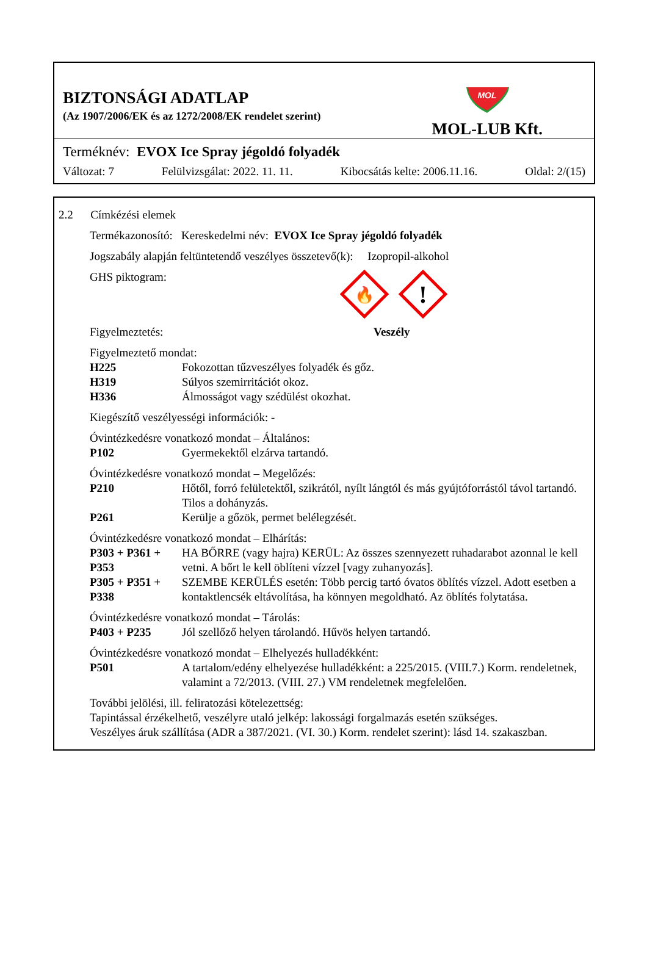BIZTONSÁGI ADATLAP
(Az 1907/2006/EK és az 1272/2008/EK rendelet szerint)
MOL
MOL-LUB Kft.
Terméknév: EVOX Ice Spray jégoldó folyadék
Változat: 7 Felülvizsgálat: 2022. 11. 11. Kibocsátás kelte: 2006.11.16. Oldal: 2/(15)
2.2 Címkézési elemek
Termékazonosító: Kereskedelmi név: EVOX Ice Spray jégoldó folyadék
Jogszabály alapján feltüntetendő veszélyes összetevő(k): Izopropil-alkohol
GHS piktogram:
🔥
!
Figyelmeztetés: Veszély
Figyelmeztető mondat:
H225 Fokozottan tűzveszélyes folyadék és gőz.
H319 Súlyos szemirritációt okoz.
H336 Álmosságot vagy szédülést okozhat.
Kiegészítő veszélyességi információk: -
Óvintézkedésre vonatkozó mondat – Általános:
P102 Gyermekektől elzárva tartandó.
Óvintézkedésre vonatkozó mondat – Megelőzés:
P210 Hőtől, forró felületektől, szikrától, nyílt lángtól és más gyújtóforrástól távol tartandó. Tilos a dohányzás.
P261 Kerülje a gőzök, permet belélegzését.
Óvintézkedésre vonatkozó mondat – Elhárítás:
P303 + P361 + P353 HA BŐRRE (vagy hajra) KERÜL: Az összes szennyezett ruhadarabot azonnal le kell vetni. A bőrt le kell öblíteni vízzel [vagy zuhanyozás].
P305 + P351 + P338 SZEMBE KERÜLÉS esetén: Több percig tartó óvatos öblítés vízzel. Adott esetben a kontaktlencsék eltávolítása, ha könnyen megoldható. Az öblítés folytatása.
Óvintézkedésre vonatkozó mondat – Tárolás:
P403 + P235 Jól szellőző helyen tárolandó. Hűvös helyen tartandó.
Óvintézkedésre vonatkozó mondat – Elhelyezés hulladékként:
P501 A tartalom/edény elhelyezése hulladékként: a 225/2015. (VIII.7.) Korm. rendeletnek, valamint a 72/2013. (VIII. 27.) VM rendeletnek megfelelően.
További jelölési, ill. feliratozási kötelezettség:
Tapintással érzékelhető, veszélyre utaló jelkép: lakossági forgalmazás esetén szükséges.
Veszélyes áruk szállítása (ADR a 387/2021. (VI. 30.) Korm. rendelet szerint): lásd 14. szakaszban.